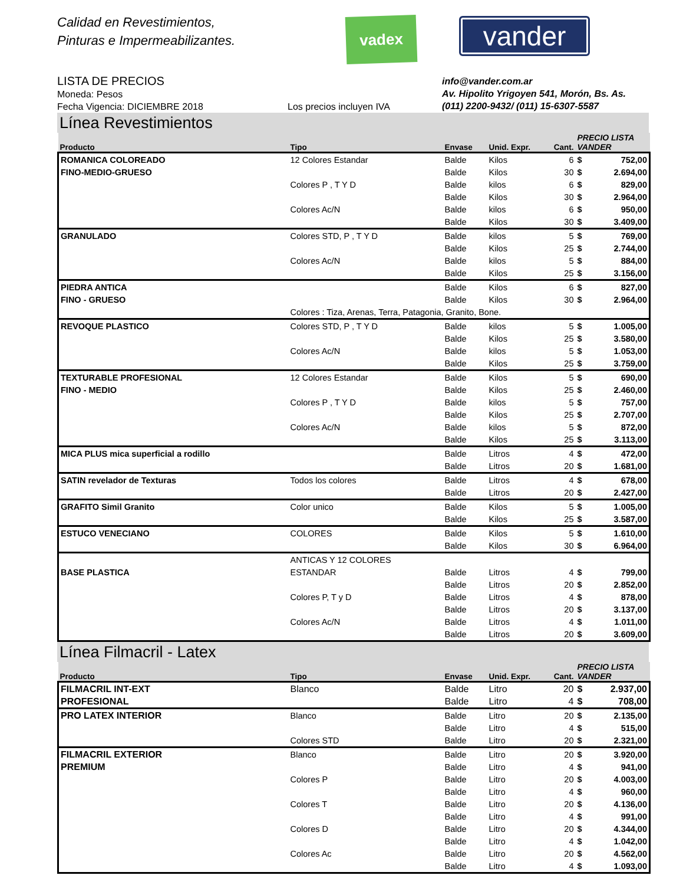Calidad en Revestimientos,
Pinturas e Impermeabilizantes.
vadex
vander
LISTA DE PRECIOS
Moneda: Pesos
Fecha Vigencia: DICIEMBRE 2018
Los precios incluyen IVA info@vander.com.ar
Av. Hipolito Yrigoyen 541, Morón, Bs. As.
(011) 2200-9432/ (011) 15-6307-5587
Línea Revestimientos
| Producto | Tipo | Envase | Unid. Expr. | Cant. | PRECIO LISTA VANDER | |
| --- | --- | --- | --- | --- | --- | --- |
| ROMANICA COLOREADO | 12 Colores Estandar | Balde | Kilos | 6 | $ | 752,00 |
| FINO-MEDIO-GRUESO | | Balde | Kilos | 30 | $ | 2.694,00 |
| | Colores P , T Y D | Balde | kilos | 6 | $ | 829,00 |
| | | Balde | Kilos | 30 | $ | 2.964,00 |
| | Colores Ac/N | Balde | kilos | 6 | $ | 950,00 |
| | | Balde | Kilos | 30 | $ | 3.409,00 |
| GRANULADO | Colores STD, P , T Y D | Balde | kilos | 5 | $ | 769,00 |
| | | Balde | Kilos | 25 | $ | 2.744,00 |
| | Colores Ac/N | Balde | kilos | 5 | $ | 884,00 |
| | | Balde | Kilos | 25 | $ | 3.156,00 |
| PIEDRA ANTICA | | Balde | Kilos | 6 | $ | 827,00 |
| FINO - GRUESO | | Balde | Kilos | 30 | $ | 2.964,00 |
| | Colores : Tiza, Arenas, Terra, Patagonia, Granito, Bone. | | | | | |
| REVOQUE PLASTICO | Colores STD, P , T Y D | Balde | kilos | 5 | $ | 1.005,00 |
| | | Balde | Kilos | 25 | $ | 3.580,00 |
| | Colores Ac/N | Balde | kilos | 5 | $ | 1.053,00 |
| | | Balde | Kilos | 25 | $ | 3.759,00 |
| TEXTURABLE PROFESIONAL | 12 Colores Estandar | Balde | Kilos | 5 | $ | 690,00 |
| FINO - MEDIO | | Balde | Kilos | 25 | $ | 2.460,00 |
| | Colores P , T Y D | Balde | kilos | 5 | $ | 757,00 |
| | | Balde | Kilos | 25 | $ | 2.707,00 |
| | Colores Ac/N | Balde | kilos | 5 | $ | 872,00 |
| | | Balde | Kilos | 25 | $ | 3.113,00 |
| MICA PLUS mica superficial a rodillo | | Balde | Litros | 4 | $ | 472,00 |
| | | Balde | Litros | 20 | $ | 1.681,00 |
| SATIN revelador de Texturas | Todos los colores | Balde | Litros | 4 | $ | 678,00 |
| | | Balde | Litros | 20 | $ | 2.427,00 |
| GRAFITO Simil Granito | Color unico | Balde | Kilos | 5 | $ | 1.005,00 |
| | | Balde | Kilos | 25 | $ | 3.587,00 |
| ESTUCO VENECIANO | COLORES | Balde | Kilos | 5 | $ | 1.610,00 |
| | | Balde | Kilos | 30 | $ | 6.964,00 |
| | ANTICAS Y 12 COLORES | | | | | |
| BASE PLASTICA | ESTANDAR | Balde | Litros | 4 | $ | 799,00 |
| | | Balde | Litros | 20 | $ | 2.852,00 |
| | Colores P, T y D | Balde | Litros | 4 | $ | 878,00 |
| | | Balde | Litros | 20 | $ | 3.137,00 |
| | Colores Ac/N | Balde | Litros | 4 | $ | 1.011,00 |
| | | Balde | Litros | 20 | $ | 3.609,00 |
Línea Filmacril - Latex
| Producto | Tipo | Envase | Unid. Expr. | Cant. | PRECIO LISTA VANDER | |
| --- | --- | --- | --- | --- | --- | --- |
| FILMACRIL INT-EXT | Blanco | Balde | Litro | 20 | $ | 2.937,00 |
| PROFESIONAL | | Balde | Litro | 4 | $ | 708,00 |
| PRO LATEX INTERIOR | Blanco | Balde | Litro | 20 | $ | 2.135,00 |
| | | Balde | Litro | 4 | $ | 515,00 |
| | Colores STD | Balde | Litro | 20 | $ | 2.321,00 |
| FILMACRIL EXTERIOR | Blanco | Balde | Litro | 20 | $ | 3.920,00 |
| PREMIUM | | Balde | Litro | 4 | $ | 941,00 |
| | Colores P | Balde | Litro | 20 | $ | 4.003,00 |
| | | Balde | Litro | 4 | $ | 960,00 |
| | Colores T | Balde | Litro | 20 | $ | 4.136,00 |
| | | Balde | Litro | 4 | $ | 991,00 |
| | Colores D | Balde | Litro | 20 | $ | 4.344,00 |
| | | Balde | Litro | 4 | $ | 1.042,00 |
| | Colores Ac | Balde | Litro | 20 | $ | 4.562,00 |
| | | Balde | Litro | 4 | $ | 1.093,00 |